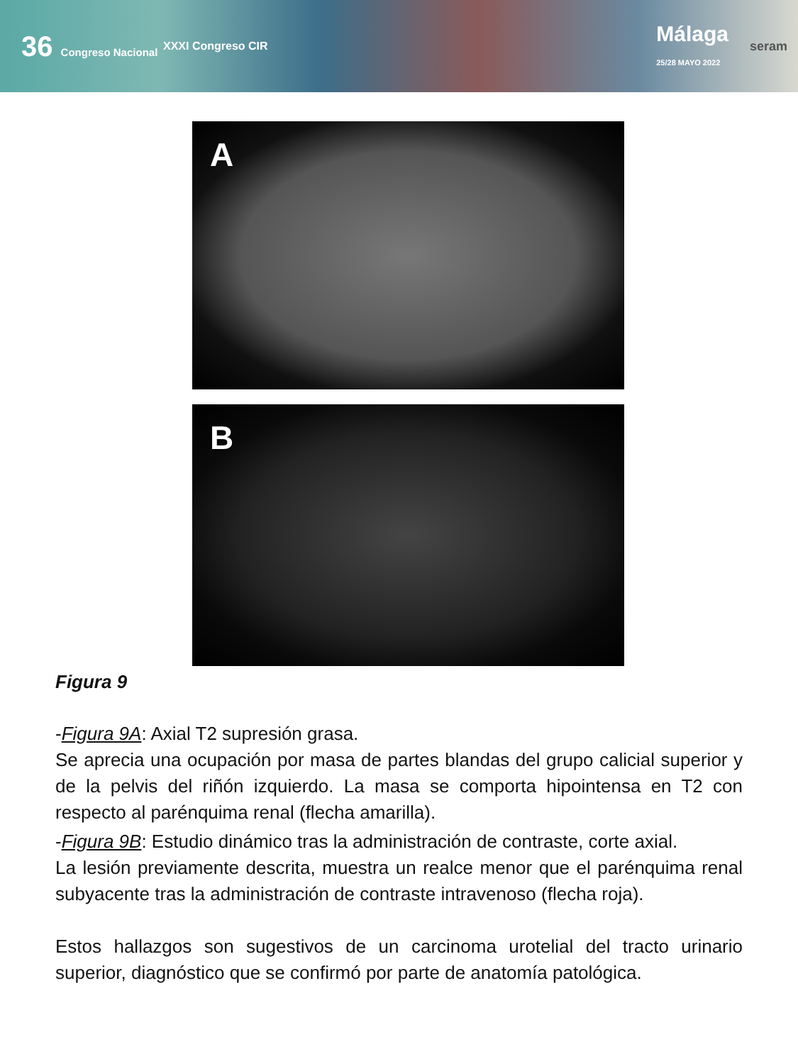36 Congreso Nacional
XXXI Congreso CIR
Málaga
25/28 MAYO 2022
seram
A
B
Figura 9
-Figura 9A: Axial T2 supresión grasa.
Se aprecia una ocupación por masa de partes blandas del grupo calicial superior y de la pelvis del riñón izquierdo. La masa se comporta hipointensa en T2 con respecto al parénquima renal (flecha amarilla).
-Figura 9B: Estudio dinámico tras la administración de contraste, corte axial.
La lesión previamente descrita, muestra un realce menor que el parénquima renal subyacente tras la administración de contraste intravenoso (flecha roja).
Estos hallazgos son sugestivos de un carcinoma urotelial del tracto urinario superior, diagnóstico que se confirmó por parte de anatomía patológica.